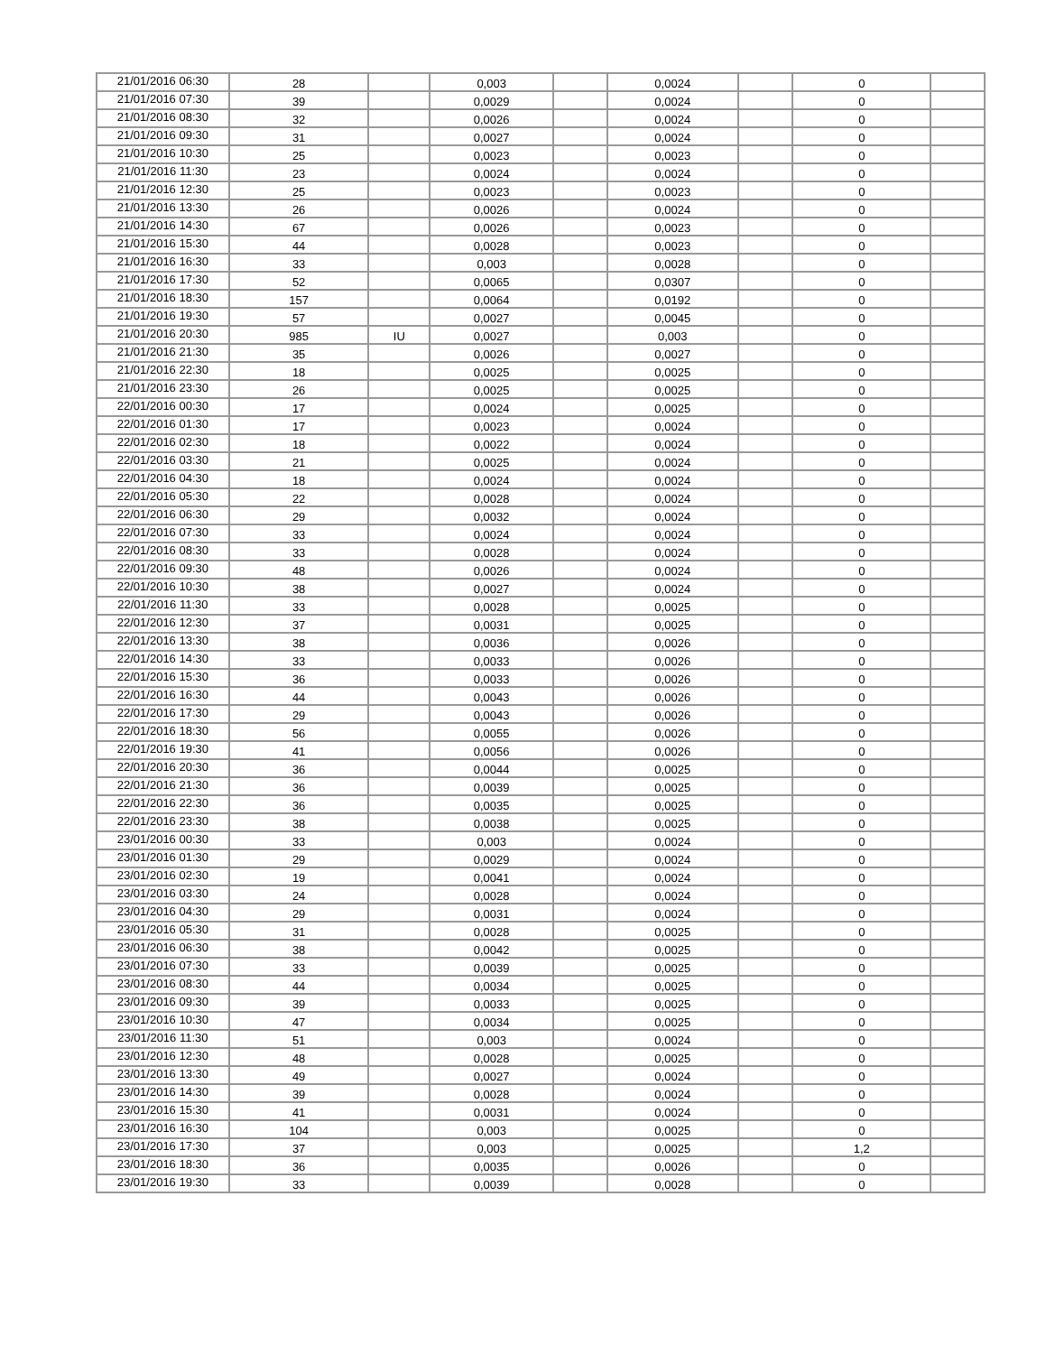| 21/01/2016 06:30 | 28 | | 0,003 | | 0,0024 | | 0 | |
| 21/01/2016 07:30 | 39 | | 0,0029 | | 0,0024 | | 0 | |
| 21/01/2016 08:30 | 32 | | 0,0026 | | 0,0024 | | 0 | |
| 21/01/2016 09:30 | 31 | | 0,0027 | | 0,0024 | | 0 | |
| 21/01/2016 10:30 | 25 | | 0,0023 | | 0,0023 | | 0 | |
| 21/01/2016 11:30 | 23 | | 0,0024 | | 0,0024 | | 0 | |
| 21/01/2016 12:30 | 25 | | 0,0023 | | 0,0023 | | 0 | |
| 21/01/2016 13:30 | 26 | | 0,0026 | | 0,0024 | | 0 | |
| 21/01/2016 14:30 | 67 | | 0,0026 | | 0,0023 | | 0 | |
| 21/01/2016 15:30 | 44 | | 0,0028 | | 0,0023 | | 0 | |
| 21/01/2016 16:30 | 33 | | 0,003 | | 0,0028 | | 0 | |
| 21/01/2016 17:30 | 52 | | 0,0065 | | 0,0307 | | 0 | |
| 21/01/2016 18:30 | 157 | | 0,0064 | | 0,0192 | | 0 | |
| 21/01/2016 19:30 | 57 | | 0,0027 | | 0,0045 | | 0 | |
| 21/01/2016 20:30 | 985 | IU | 0,0027 | | 0,003 | | 0 | |
| 21/01/2016 21:30 | 35 | | 0,0026 | | 0,0027 | | 0 | |
| 21/01/2016 22:30 | 18 | | 0,0025 | | 0,0025 | | 0 | |
| 21/01/2016 23:30 | 26 | | 0,0025 | | 0,0025 | | 0 | |
| 22/01/2016 00:30 | 17 | | 0,0024 | | 0,0025 | | 0 | |
| 22/01/2016 01:30 | 17 | | 0,0023 | | 0,0024 | | 0 | |
| 22/01/2016 02:30 | 18 | | 0,0022 | | 0,0024 | | 0 | |
| 22/01/2016 03:30 | 21 | | 0,0025 | | 0,0024 | | 0 | |
| 22/01/2016 04:30 | 18 | | 0,0024 | | 0,0024 | | 0 | |
| 22/01/2016 05:30 | 22 | | 0,0028 | | 0,0024 | | 0 | |
| 22/01/2016 06:30 | 29 | | 0,0032 | | 0,0024 | | 0 | |
| 22/01/2016 07:30 | 33 | | 0,0024 | | 0,0024 | | 0 | |
| 22/01/2016 08:30 | 33 | | 0,0028 | | 0,0024 | | 0 | |
| 22/01/2016 09:30 | 48 | | 0,0026 | | 0,0024 | | 0 | |
| 22/01/2016 10:30 | 38 | | 0,0027 | | 0,0024 | | 0 | |
| 22/01/2016 11:30 | 33 | | 0,0028 | | 0,0025 | | 0 | |
| 22/01/2016 12:30 | 37 | | 0,0031 | | 0,0025 | | 0 | |
| 22/01/2016 13:30 | 38 | | 0,0036 | | 0,0026 | | 0 | |
| 22/01/2016 14:30 | 33 | | 0,0033 | | 0,0026 | | 0 | |
| 22/01/2016 15:30 | 36 | | 0,0033 | | 0,0026 | | 0 | |
| 22/01/2016 16:30 | 44 | | 0,0043 | | 0,0026 | | 0 | |
| 22/01/2016 17:30 | 29 | | 0,0043 | | 0,0026 | | 0 | |
| 22/01/2016 18:30 | 56 | | 0,0055 | | 0,0026 | | 0 | |
| 22/01/2016 19:30 | 41 | | 0,0056 | | 0,0026 | | 0 | |
| 22/01/2016 20:30 | 36 | | 0,0044 | | 0,0025 | | 0 | |
| 22/01/2016 21:30 | 36 | | 0,0039 | | 0,0025 | | 0 | |
| 22/01/2016 22:30 | 36 | | 0,0035 | | 0,0025 | | 0 | |
| 22/01/2016 23:30 | 38 | | 0,0038 | | 0,0025 | | 0 | |
| 23/01/2016 00:30 | 33 | | 0,003 | | 0,0024 | | 0 | |
| 23/01/2016 01:30 | 29 | | 0,0029 | | 0,0024 | | 0 | |
| 23/01/2016 02:30 | 19 | | 0,0041 | | 0,0024 | | 0 | |
| 23/01/2016 03:30 | 24 | | 0,0028 | | 0,0024 | | 0 | |
| 23/01/2016 04:30 | 29 | | 0,0031 | | 0,0024 | | 0 | |
| 23/01/2016 05:30 | 31 | | 0,0028 | | 0,0025 | | 0 | |
| 23/01/2016 06:30 | 38 | | 0,0042 | | 0,0025 | | 0 | |
| 23/01/2016 07:30 | 33 | | 0,0039 | | 0,0025 | | 0 | |
| 23/01/2016 08:30 | 44 | | 0,0034 | | 0,0025 | | 0 | |
| 23/01/2016 09:30 | 39 | | 0,0033 | | 0,0025 | | 0 | |
| 23/01/2016 10:30 | 47 | | 0,0034 | | 0,0025 | | 0 | |
| 23/01/2016 11:30 | 51 | | 0,003 | | 0,0024 | | 0 | |
| 23/01/2016 12:30 | 48 | | 0,0028 | | 0,0025 | | 0 | |
| 23/01/2016 13:30 | 49 | | 0,0027 | | 0,0024 | | 0 | |
| 23/01/2016 14:30 | 39 | | 0,0028 | | 0,0024 | | 0 | |
| 23/01/2016 15:30 | 41 | | 0,0031 | | 0,0024 | | 0 | |
| 23/01/2016 16:30 | 104 | | 0,003 | | 0,0025 | | 0 | |
| 23/01/2016 17:30 | 37 | | 0,003 | | 0,0025 | | 1,2 | |
| 23/01/2016 18:30 | 36 | | 0,0035 | | 0,0026 | | 0 | |
| 23/01/2016 19:30 | 33 | | 0,0039 | | 0,0028 | | 0 | |